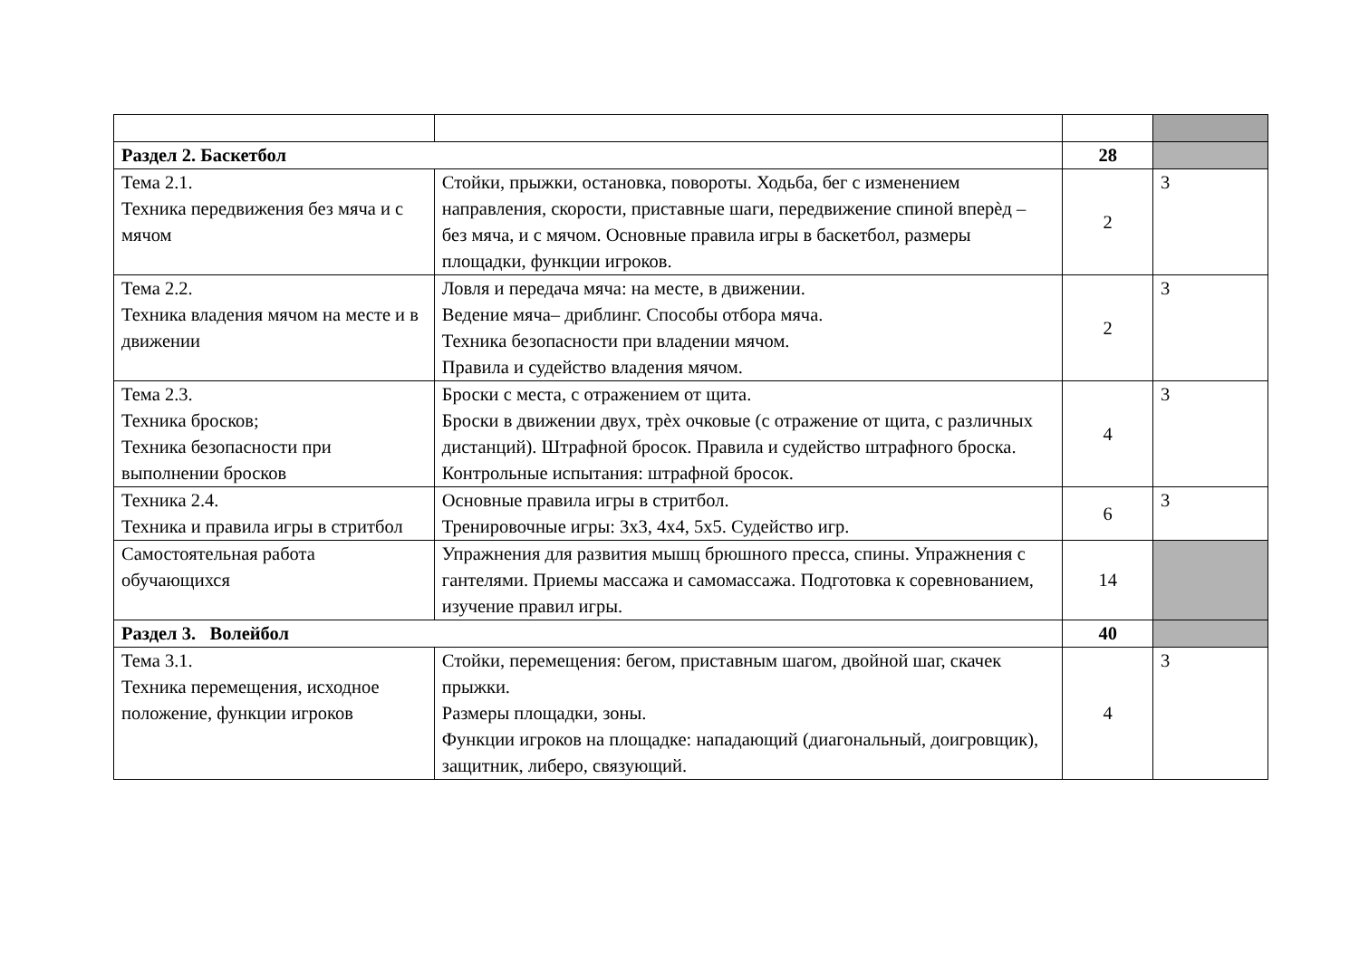| Раздел 2. Баскетбол | | 28 | |
| Тема 2.1. Техника передвижения без мяча и с мячом | Стойки, прыжки, остановка, повороты. Ходьба, бег с изменением направления, скорости, приставные шаги, передвижение спиной вперѐд – без мяча, и с мячом. Основные правила игры в баскетбол, размеры площадки, функции игроков. | 2 | 3 |
| Тема 2.2. Техника владения мячом на месте и в движении | Ловля и передача мяча: на месте, в движении. Ведение мяча– дриблинг. Способы отбора мяча. Техника безопасности при владении мячом. Правила и судейство владения мячом. | 2 | 3 |
| Тема 2.3. Техника бросков; Техника безопасности при выполнении бросков | Броски с места, с отражением от щита. Броски в движении двух, трѐх очковые (с отражение от щита, с различных дистанций). Штрафной бросок. Правила и судейство штрафного броска. Контрольные испытания: штрафной бросок. | 4 | 3 |
| Техника 2.4. Техника и правила игры в стритбол | Основные правила игры в стритбол. Тренировочные игры: 3х3, 4х4, 5х5. Судейство игр. | 6 | 3 |
| Самостоятельная работа обучающихся | Упражнения для развития мышц брюшного пресса, спины. Упражнения с гантелями. Приемы массажа и самомассажа. Подготовка к соревнованием, изучение правил игры. | 14 | |
| Раздел 3. Волейбол | | 40 | |
| Тема 3.1. Техника перемещения, исходное положение, функции игроков | Стойки, перемещения: бегом, приставным шагом, двойной шаг, скачек прыжки. Размеры площадки, зоны. Функции игроков на площадке: нападающий (диагональный, доигровщик), защитник, либеро, связующий. | 4 | 3 |